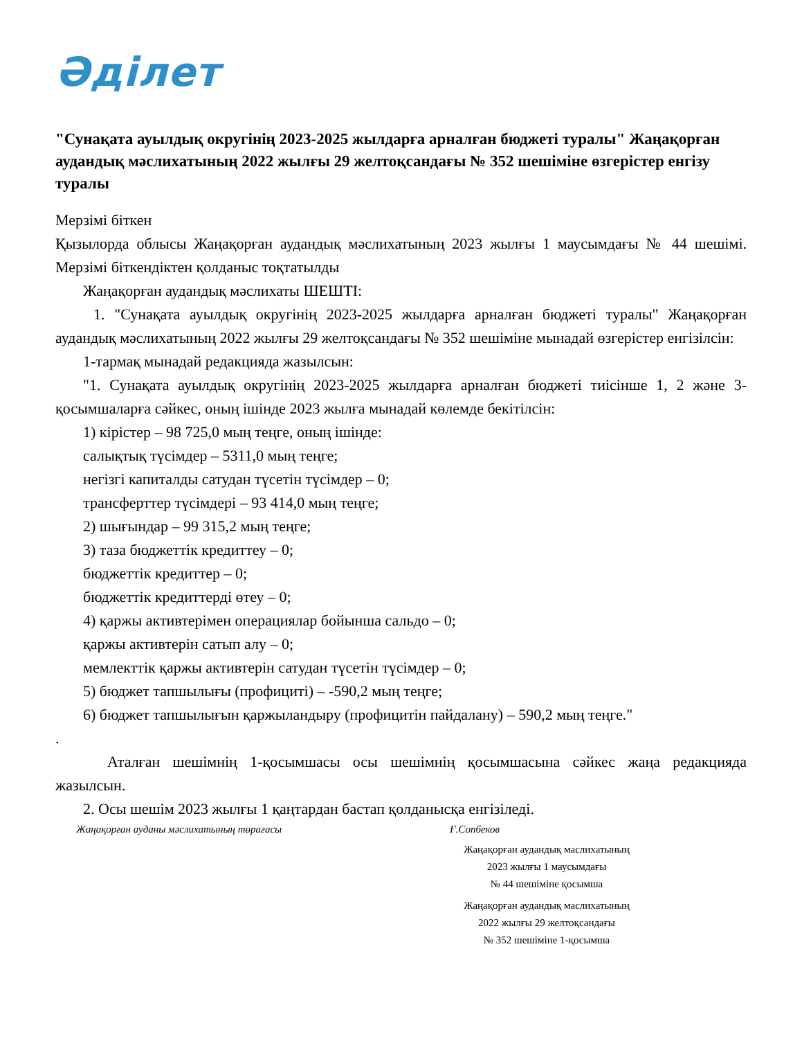Әділет
"Сунақата ауылдық округінің 2023-2025 жылдарға арналған бюджеті туралы" Жаңақорған аудандық мәслихатының 2022 жылғы 29 желтоқсандағы № 352 шешіміне өзгерістер енгізу туралы
Мерзімі біткен
Қызылорда облысы Жаңақорған аудандық мәслихатының 2023 жылғы 1 маусымдағы № 44 шешімі. Мерзімі біткендіктен қолданыс тоқтатылды
Жаңақорған аудандық мәслихаты ШЕШТІ:
1. "Сунақата ауылдық округінің 2023-2025 жылдарға арналған бюджеті туралы" Жаңақорған аудандық мәслихатының 2022 жылғы 29 желтоқсандағы № 352 шешіміне мынадай өзгерістер енгізілсін:
1-тармақ мынадай редакцияда жазылсын:
"1. Сунақата ауылдық округінің 2023-2025 жылдарға арналған бюджеті тиісінше 1, 2 және 3-қосымшаларға сәйкес, оның ішінде 2023 жылға мынадай көлемде бекітілсін:
1) кірістер – 98 725,0 мың теңге, оның ішінде:
салықтық түсімдер – 5311,0 мың теңге;
негізгі капиталды сатудан түсетін түсімдер – 0;
трансферттер түсімдері – 93 414,0 мың теңге;
2) шығындар – 99 315,2 мың теңге;
3) таза бюджеттік кредиттеу – 0;
бюджеттік кредиттер – 0;
бюджеттік кредиттерді өтеу – 0;
4) қаржы активтерімен операциялар бойынша сальдо – 0;
қаржы активтерін сатып алу – 0;
мемлекттік қаржы активтерін сатудан түсетін түсімдер – 0;
5) бюджет тапшылығы (профициті) – -590,2 мың теңге;
6) бюджет тапшылығын қаржыландыру (профицитін пайдалану) – 590,2 мың теңге."
.
Аталған шешімнің 1-қосымшасы осы шешімнің қосымшасына сәйкес жаңа редакцияда жазылсын.
2. Осы шешім 2023 жылғы 1 қаңтардан бастап қолданысқа енгізіледі.
Жаңақорған ауданы мәслихатының төрағасы Ғ.Сопбеков
Жаңақорған аудандық маслихатының
2023 жылғы 1 маусымдағы
№ 44 шешіміне қосымша
Жаңақорған аудандық маслихатының
2022 жылғы 29 желтоқсандағы
№ 352 шешіміне 1-қосымша